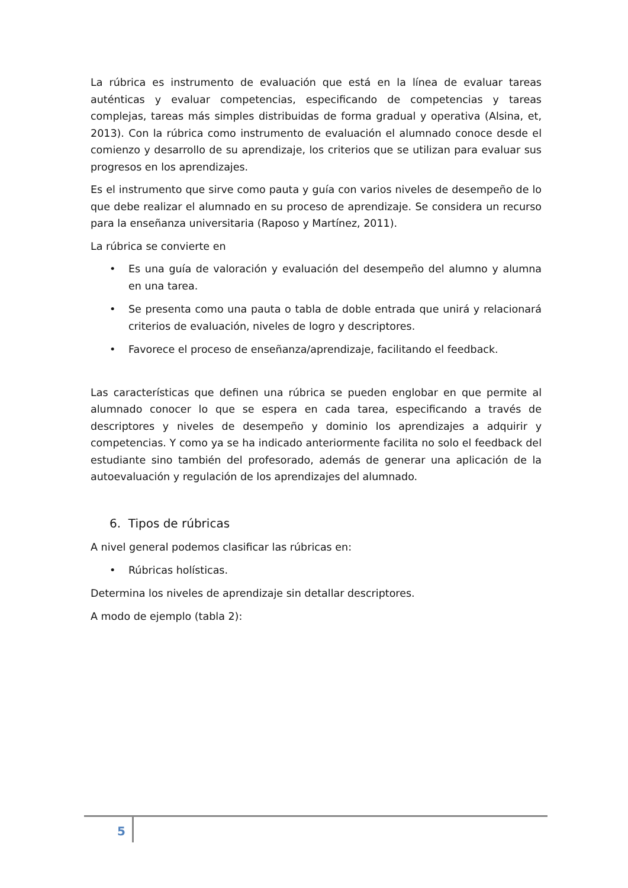La rúbrica es instrumento de evaluación que está en la línea de evaluar tareas auténticas y evaluar competencias, especificando de competencias y tareas complejas, tareas más simples distribuidas de forma gradual y operativa (Alsina, et, 2013). Con la rúbrica como instrumento de evaluación el alumnado conoce desde el comienzo y desarrollo de su aprendizaje, los criterios que se utilizan para evaluar sus progresos en los aprendizajes.
Es el instrumento que sirve como pauta y guía con varios niveles de desempeño de lo que debe realizar el alumnado en su proceso de aprendizaje. Se considera un recurso para la enseñanza universitaria (Raposo y Martínez, 2011).
La rúbrica se convierte en
• Es una guía de valoración y evaluación del desempeño del alumno y alumna en una tarea.
• Se presenta como una pauta o tabla de doble entrada que unirá y relacionará criterios de evaluación, niveles de logro y descriptores.
• Favorece el proceso de enseñanza/aprendizaje, facilitando el feedback.
Las características que definen una rúbrica se pueden englobar en que permite al alumnado conocer lo que se espera en cada tarea, especificando a través de descriptores y niveles de desempeño y dominio los aprendizajes a adquirir y competencias. Y como ya se ha indicado anteriormente facilita no solo el feedback del estudiante sino también del profesorado, además de generar una aplicación de la autoevaluación y regulación de los aprendizajes del alumnado.
6. Tipos de rúbricas
A nivel general podemos clasificar las rúbricas en:
• Rúbricas holísticas.
Determina los niveles de aprendizaje sin detallar descriptores.
A modo de ejemplo (tabla 2):
5